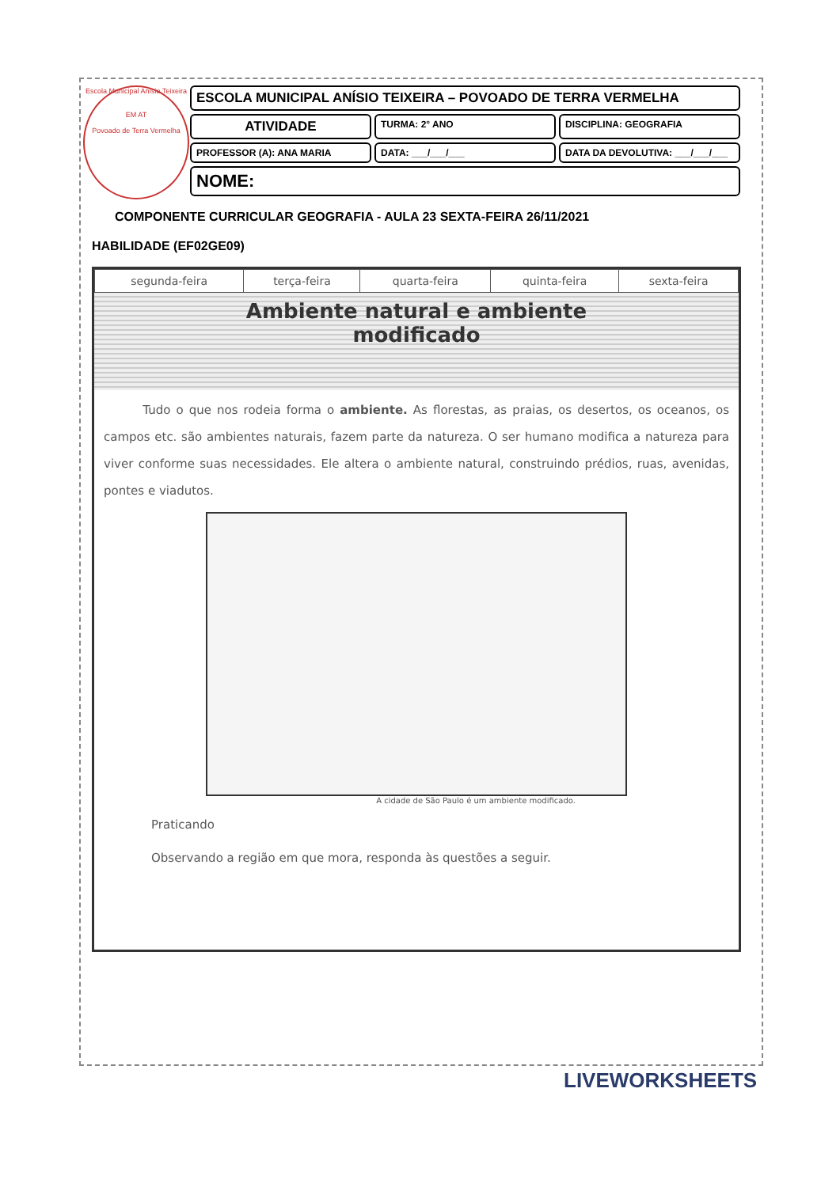Escola Municipal Anísio Teixeira
EM AT
Povoado de Terra Vermelha
ESCOLA MUNICIPAL ANÍSIO TEIXEIRA – POVOADO DE TERRA VERMELHA
ATIVIDADE
TURMA: 2° ANO DISCIPLINA: GEOGRAFIA
PROFESSOR (A): ANA MARIA DATA: ___/___/___ DATA DA DEVOLUTIVA: ___/___/___
NOME:
COMPONENTE CURRICULAR GEOGRAFIA - AULA 23 SEXTA-FEIRA 26/11/2021
HABILIDADE (EF02GE09)
| segunda-feira | terça-feira | quarta-feira | quinta-feira | sexta-feira |
Ambiente natural e ambiente
modificado
Tudo o que nos rodeia forma o ambiente. As florestas, as praias, os desertos, os oceanos, os campos etc. são ambientes naturais, fazem parte da natureza. O ser humano modifica a natureza para viver conforme suas necessidades. Ele altera o ambiente natural, construindo prédios, ruas, avenidas, pontes e viadutos.
A cidade de São Paulo é um ambiente modificado.
Praticando
Observando a região em que mora, responda às questões a seguir.
LIVEWORKSHEETS